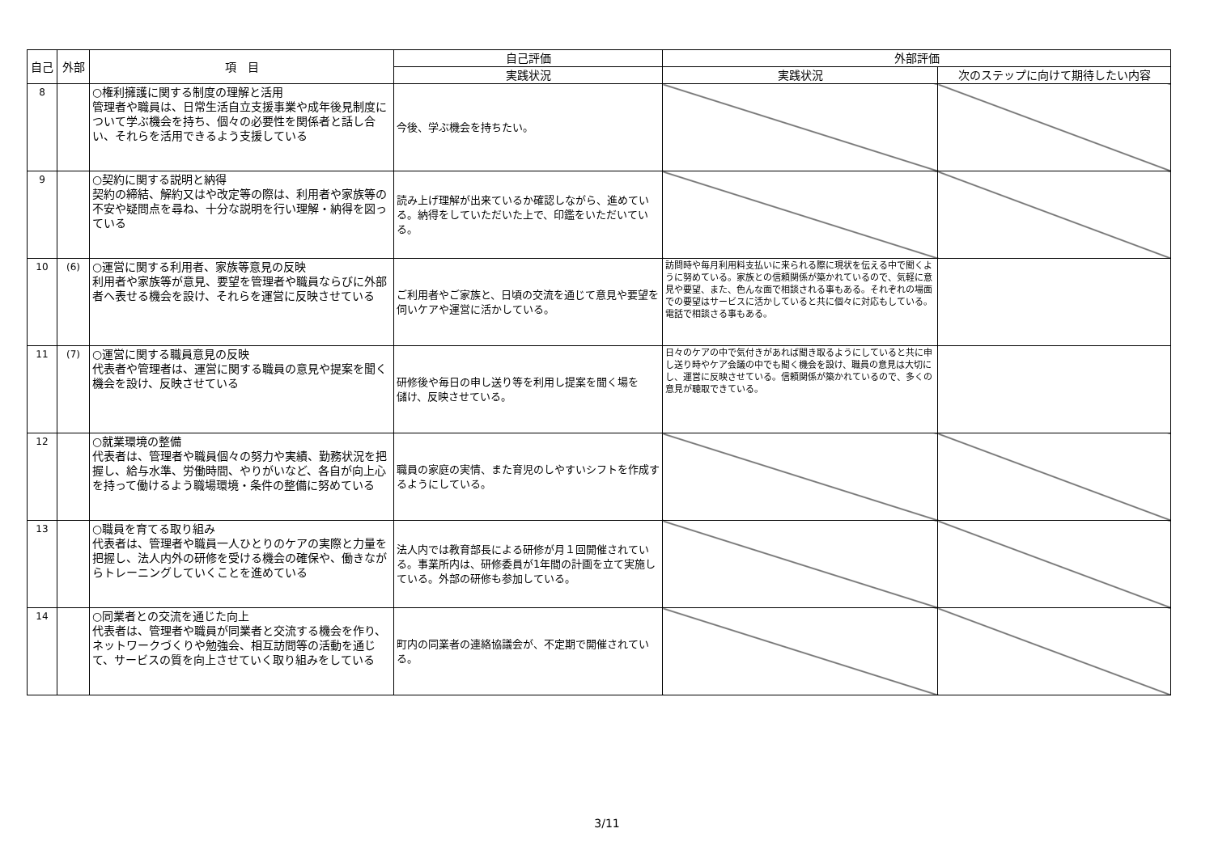| 自己 | 外部 | 項 目 | 自己評価 | 外部評価 | |
| --- | --- | --- | --- | --- | --- |
| | | | 実践状況 | 実践状況 | 次のステップに向けて期待したい内容 |
| 8 | | ○権利擁護に関する制度の理解と活用 管理者や職員は、日常生活自立支援事業や成年後見制度について学ぶ機会を持ち、個々の必要性を関係者と話し合い、それらを活用できるよう支援している | 今後、学ぶ機会を持ちたい。 | | |
| 9 | | ○契約に関する説明と納得 契約の締結、解約又はや改定等の際は、利用者や家族等の不安や疑問点を尋ね、十分な説明を行い理解・納得を図っている | 読み上げ理解が出来ているか確認しながら、進めている。納得をしていただいた上で、印鑑をいただいている。 | | |
| 10 | (6) | ○運営に関する利用者、家族等意見の反映 利用者や家族等が意見、要望を管理者や職員ならびに外部者へ表せる機会を設け、それらを運営に反映させている | ご利用者やご家族と、日頃の交流を通じて意見や要望を伺いケアや運営に活かしている。 | 訪問時や毎月利用料支払いに来られる際に現状を伝える中で聞くように努めている。家族との信頼関係が築かれているので、気軽に意見や要望、また、色んな面で相談される事もある。それぞれの場面での要望はサービスに活かしていると共に個々に対応もしている。電話で相談さる事もある。 | |
| 11 | (7) | ○運営に関する職員意見の反映 代表者や管理者は、運営に関する職員の意見や提案を聞く機会を設け、反映させている | 研修後や毎日の申し送り等を利用し提案を聞く場を 儲け、反映させている。 | 日々のケアの中で気付きがあれば聞き取るようにしていると共に申し送り時やケア会議の中でも聞く機会を設け、職員の意見は大切にし、運営に反映させている。信頼関係が築かれているので、多くの意見が聴取できている。 | |
| 12 | | ○就業環境の整備 代表者は、管理者や職員個々の努力や実績、勤務状況を把握し、給与水準、労働時間、やりがいなど、各自が向上心を持って働けるよう職場環境・条件の整備に努めている | 職員の家庭の実情、また育児のしやすいシフトを作成するようにしている。 | | |
| 13 | | ○職員を育てる取り組み 代表者は、管理者や職員一人ひとりのケアの実際と力量を把握し、法人内外の研修を受ける機会の確保や、働きながらトレーニングしていくことを進めている | 法人内では教育部長による研修が月１回開催されている。事業所内は、研修委員が1年間の計画を立て実施している。外部の研修も参加している。 | | |
| 14 | | ○同業者との交流を通じた向上 代表者は、管理者や職員が同業者と交流する機会を作り、ネットワークづくりや勉強会、相互訪問等の活動を通じて、サービスの質を向上させていく取り組みをしている | 町内の同業者の連絡協議会が、不定期で開催されている。 | | |
3/11